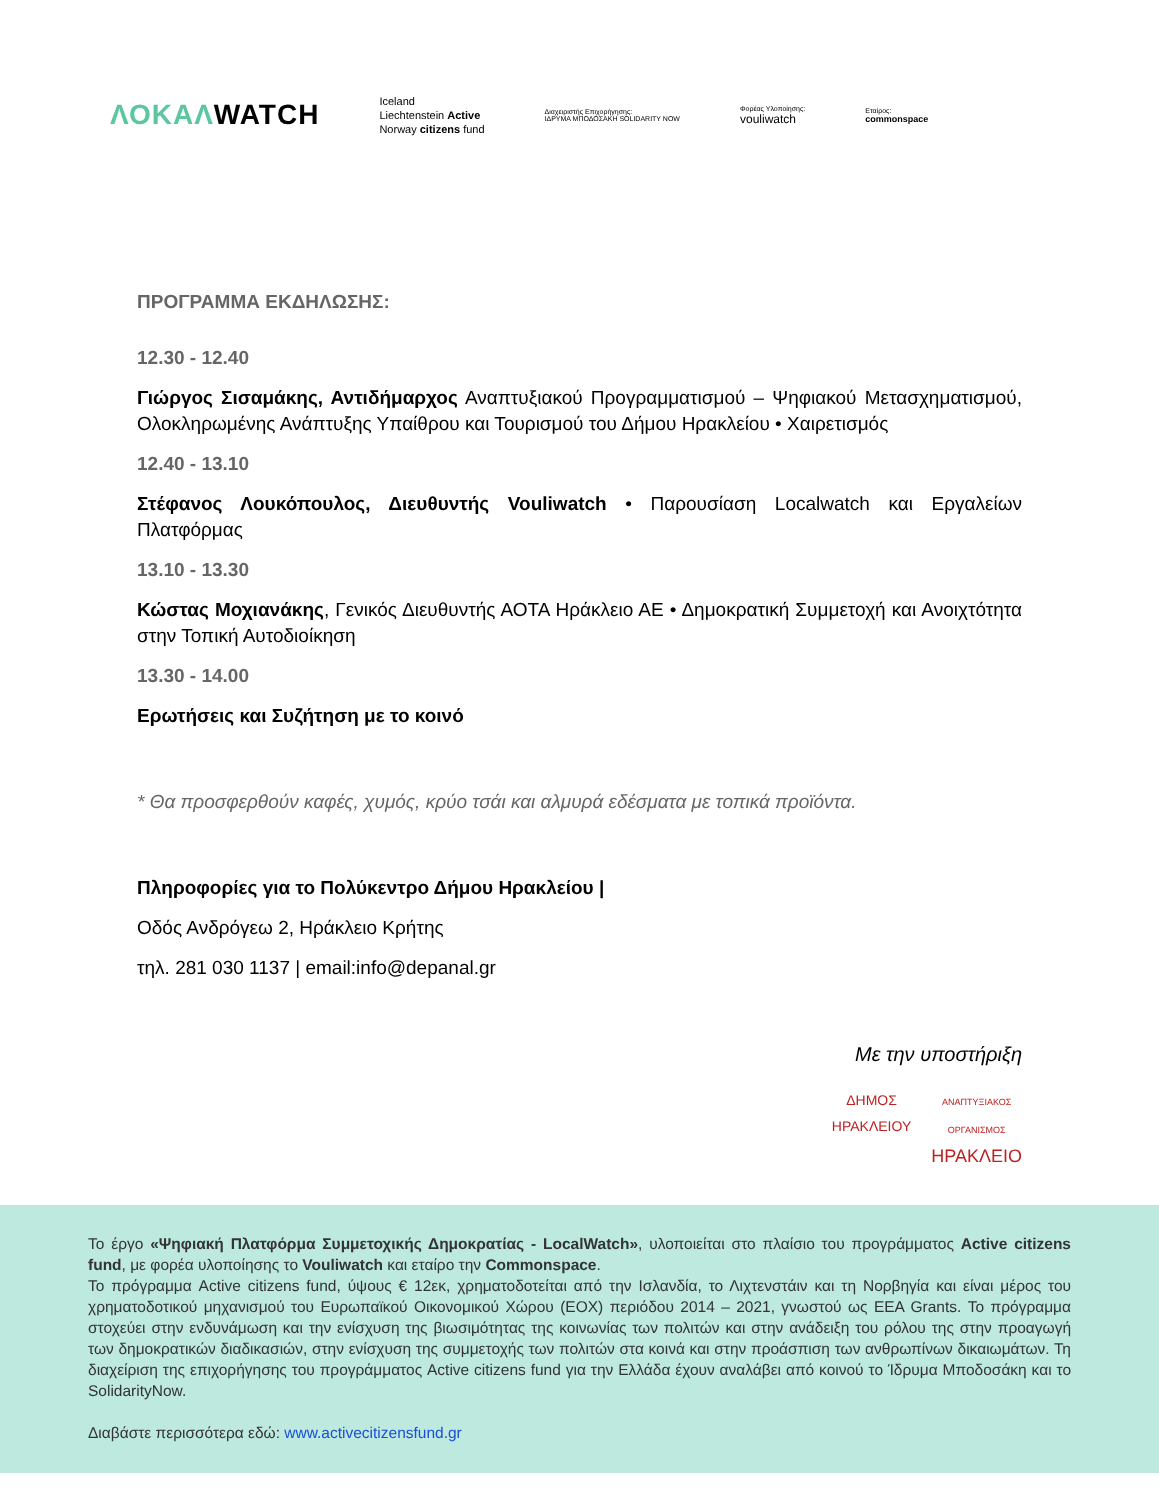ΛΟΚΑΛWATCH
Iceland
Liechtenstein Active
Norway citizens fund
Διαχειριστής Επιχορήγησης:
ΙΔΡΥΜΑ ΜΠΟΔΟΣΑΚΗ SOLIDARITY NOW
Φορέας Υλοποίησης:
vouliwatch
Εταίρος:
commonspace
ΠΡΟΓΡΑΜΜΑ ΕΚΔΗΛΩΣΗΣ:
12.30 - 12.40
Γιώργος Σισαμάκης, Αντιδήμαρχος Αναπτυξιακού Προγραμματισμού – Ψηφιακού Μετασχηματισμού, Ολοκληρωμένης Ανάπτυξης Υπαίθρου και Τουρισμού του Δήμου Ηρακλείου • Χαιρετισμός
12.40 - 13.10
Στέφανος Λουκόπουλος, Διευθυντής Vouliwatch • Παρουσίαση Localwatch και Εργαλείων Πλατφόρμας
13.10 - 13.30
Κώστας Μοχιανάκης, Γενικός Διευθυντής ΑΟΤΑ Ηράκλειο ΑΕ • Δημοκρατική Συμμετοχή και Ανοιχτότητα στην Τοπική Αυτοδιοίκηση
13.30 - 14.00
Ερωτήσεις και Συζήτηση με το κοινό
* Θα προσφερθούν καφές, χυμός, κρύο τσάι και αλμυρά εδέσματα με τοπικά προϊόντα.
Πληροφορίες για το Πολύκεντρο Δήμου Ηρακλείου |
Οδός Ανδρόγεω 2, Ηράκλειο Κρήτης
τηλ. 281 030 1137 | email:info@depanal.gr
Με την υποστήριξη
ΔΗΜΟΣ
ΗΡΑΚΛΕΙΟΥ
ΑΝΑΠΤΥΞΙΑΚΟΣ
ΟΡΓΑΝΙΣΜΟΣ
ΗΡΑΚΛΕΙΟ
Το έργο «Ψηφιακή Πλατφόρμα Συμμετοχικής Δημοκρατίας - LocalWatch», υλοποιείται στο πλαίσιο του προγράμματος Active citizens fund, με φορέα υλοποίησης το Vouliwatch και εταίρο την Commonspace.
Το πρόγραμμα Active citizens fund, ύψους € 12εκ, χρηματοδοτείται από την Ισλανδία, το Λιχτενστάιν και τη Νορβηγία και είναι μέρος του χρηματοδοτικού μηχανισμού του Ευρωπαϊκού Οικονομικού Χώρου (ΕΟΧ) περιόδου 2014 – 2021, γνωστού ως ΕΕΑ Grants. Το πρόγραμμα στοχεύει στην ενδυνάμωση και την ενίσχυση της βιωσιμότητας της κοινωνίας των πολιτών και στην ανάδειξη του ρόλου της στην προαγωγή των δημοκρατικών διαδικασιών, στην ενίσχυση της συμμετοχής των πολιτών στα κοινά και στην προάσπιση των ανθρωπίνων δικαιωμάτων. Τη διαχείριση της επιχορήγησης του προγράμματος Active citizens fund για την Ελλάδα έχουν αναλάβει από κοινού το Ίδρυμα Μποδοσάκη και το SolidarityNow.
Διαβάστε περισσότερα εδώ: www.activecitizensfund.gr